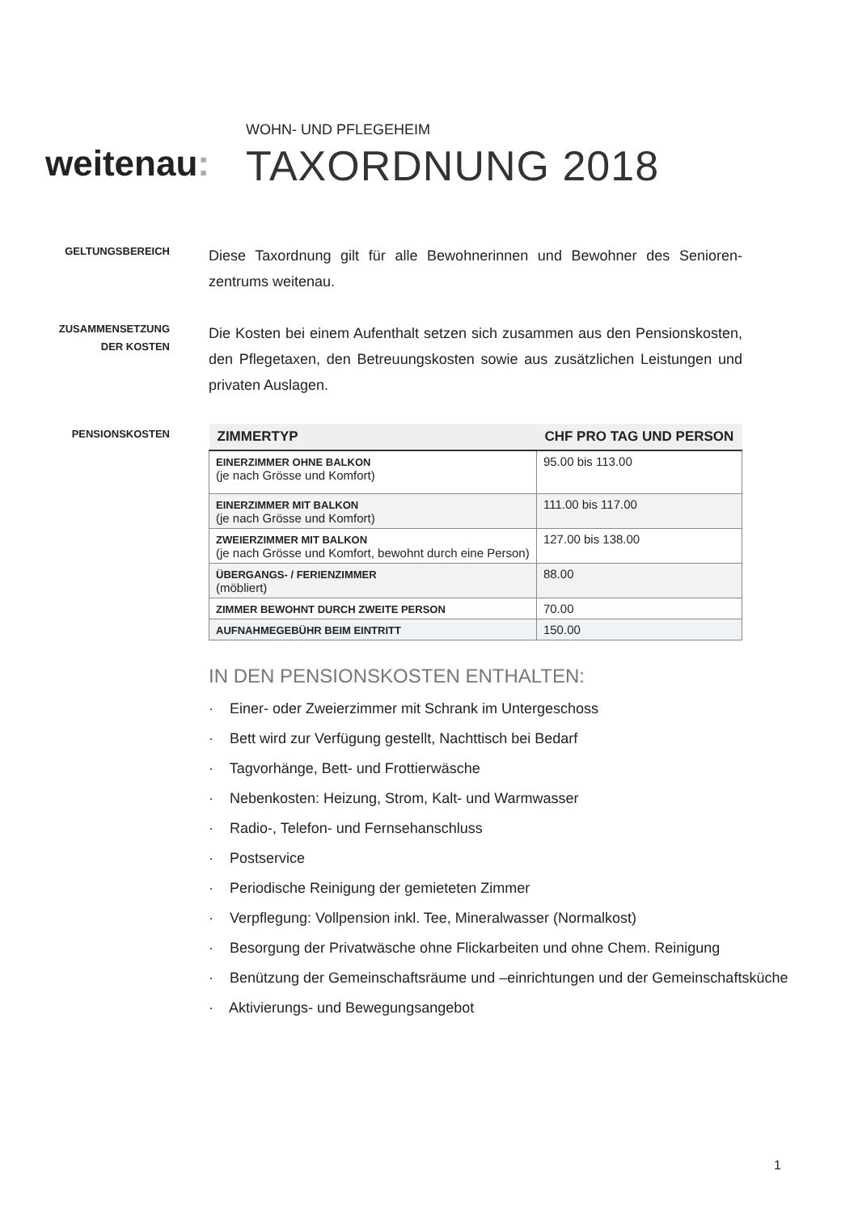weitenau:
WOHN- UND PFLEGEHEIM
TAXORDNUNG 2018
GELTUNGSBEREICH
Diese Taxordnung gilt für alle Bewohnerinnen und Bewohner des Senioren-zentrums weitenau.
ZUSAMMENSETZUNG
DER KOSTEN
Die Kosten bei einem Aufenthalt setzen sich zusammen aus den Pensionskosten, den Pflegetaxen, den Betreuungskosten sowie aus zusätzlichen Leistungen und privaten Auslagen.
PENSIONSKOSTEN
| ZIMMERTYP | CHF PRO TAG UND PERSON |
| --- | --- |
| EINERZIMMER OHNE BALKON (je nach Grösse und Komfort) | 95.00 bis 113.00 |
| EINERZIMMER MIT BALKON (je nach Grösse und Komfort) | 111.00 bis 117.00 |
| ZWEIERZIMMER MIT BALKON (je nach Grösse und Komfort, bewohnt durch eine Person) | 127.00 bis 138.00 |
| ÜBERGANGS- / FERIENZIMMER (möbliert) | 88.00 |
| ZIMMER BEWOHNT DURCH ZWEITE PERSON | 70.00 |
| AUFNAHMEGEBÜHR BEIM EINTRITT | 150.00 |
IN DEN PENSIONSKOSTEN ENTHALTEN:
· Einer- oder Zweierzimmer mit Schrank im Untergeschoss
· Bett wird zur Verfügung gestellt, Nachttisch bei Bedarf
· Tagvorhänge, Bett- und Frottierwäsche
· Nebenkosten: Heizung, Strom, Kalt- und Warmwasser
· Radio-, Telefon- und Fernsehanschluss
· Postservice
· Periodische Reinigung der gemieteten Zimmer
· Verpflegung: Vollpension inkl. Tee, Mineralwasser (Normalkost)
· Besorgung der Privatwäsche ohne Flickarbeiten und ohne Chem. Reinigung
· Benützung der Gemeinschaftsräume und –einrichtungen und der Gemeinschaftsküche
· Aktivierungs- und Bewegungsangebot
1